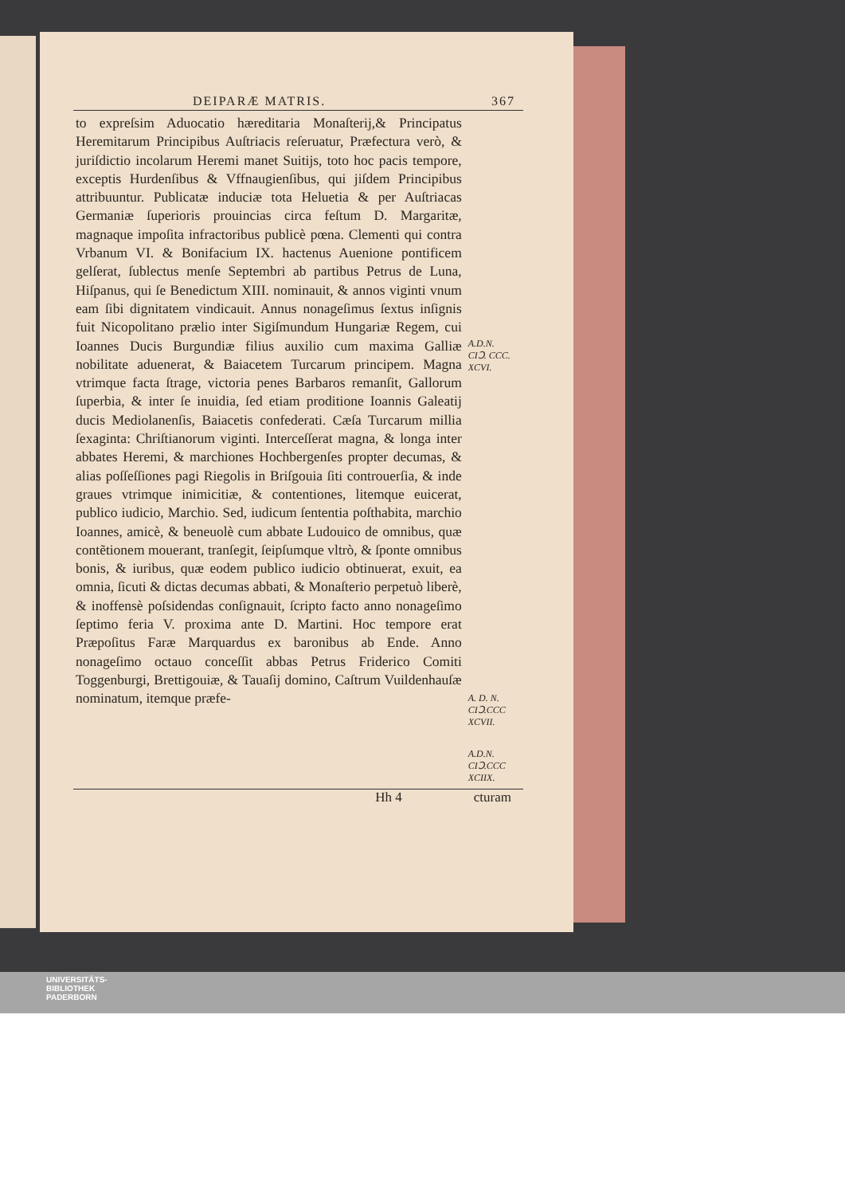DEIPARÆ MATRIS. 367
to expreſsim Aduocatio hæreditaria Monaſterij,& Principatus Heremitarum Principibus Auſtriacis reſeruatur, Præfectura verò, & juriſdictio incolarum Heremi manet Suitijs, toto hoc pacis tempore, exceptis Hurdenſibus & Vffnaugienſibus, qui jiſdem Principibus attribuuntur. Publicatæ induciæ tota Heluetia & per Auſtriacas Germaniæ ſuperioris prouincias circa feſtum D. Margaritæ, magnaque impoſita infractoribus publicè pœna. Clementi qui contra Vrbanum VI. & Bonifacium IX. hactenus Auenione pontificem gelſerat, ſublectus menſe Septembri ab partibus Petrus de Luna, Hiſpanus, qui ſe Benedictum XIII. nominauit, & annos viginti vnum eam ſibi dignitatem vindicauit. Annus nonageſimus ſextus inſignis fuit Nicopolitano prælio inter Sigiſmundum Hungariæ Regem, cui Ioannes Ducis Burgundiæ filius auxilio cum maxima Galliæ nobilitate aduenerat, & Baiacetem Turcarum principem. Magna vtrimque facta ſtrage, victoria penes Barbaros remanſit, Gallorum ſuperbia, & inter ſe inuidia, ſed etiam proditione Ioannis Galeatij ducis Mediolanenſis, Baiacetis confederati. Cæſa Turcarum millia ſexaginta: Chriſtianorum viginti. Interceſſerat magna, & longa inter abbates Heremi, & marchiones Hochbergenſes propter decumas, & alias poſſeſſiones pagi Riegolis in Briſgouia ſiti controuerſia, & inde graues vtrimque inimicitiæ, & contentiones, litemque euicerat, publico iudicio, Marchio. Sed, iudicum ſententia poſthabita, marchio Ioannes, amicè, & beneuolè cum abbate Ludouico de omnibus, quæ contẽtionem mouerant, tranſegit, ſeipſumque vltrò, & ſponte omnibus bonis, & iuribus, quæ eodem publico iudicio obtinuerat, exuit, ea omnia, ſicuti & dictas decumas abbati, & Monaſterio perpetuò liberè, & inoffensè poſsidendas conſignauit, ſcripto facto anno nonageſimo ſeptimo feria V. proxima ante D. Martini. Hoc tempore erat Præpoſitus Faræ Marquardus ex baronibus ab Ende. Anno nonageſimo octauo conceſſit abbas Petrus Friderico Comiti Toggenburgi, Brettigouiæ, & Tauaſij domino, Caſtrum Vuildenhauſæ nominatum, itemque præfe-
A.D.N.
CIↃ. CCC. XCVI.
A. D. N.
CIↃ.CCC XCVII.
A.D.N.
CIↃ.CCC XCIIX.
Hh 4 cturam
UNIVERSITÄTS-
BIBLIOTHEK
PADERBORN